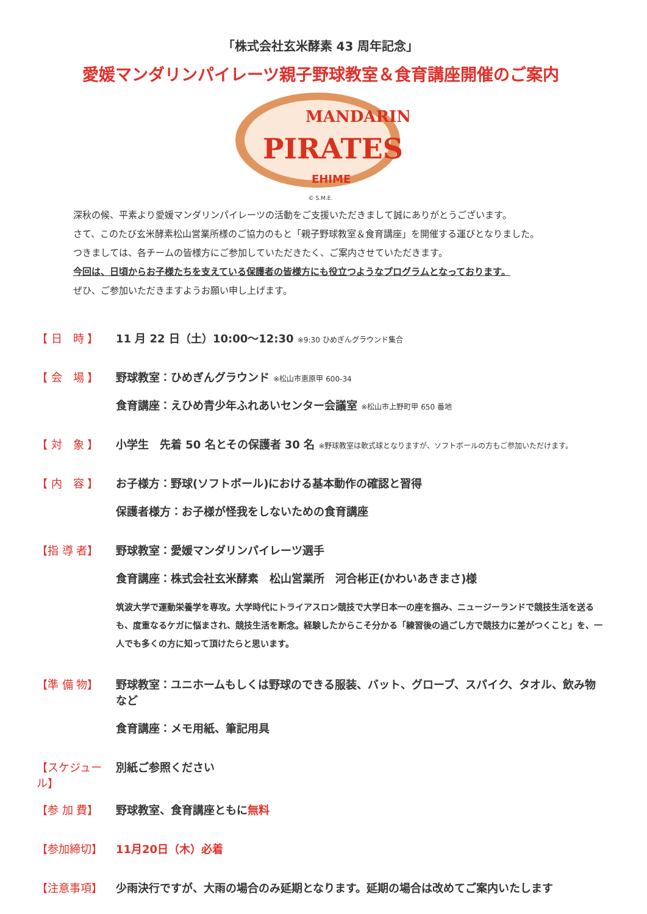「株式会社玄米酵素 43 周年記念」
愛媛マンダリンパイレーツ親子野球教室＆食育講座開催のご案内
MANDARIN
PIRATES
EHIME
© S.M.E.
深秋の候、平素より愛媛マンダリンパイレーツの活動をご支援いただきまして誠にありがとうございます。
さて、このたび玄米酵素松山営業所様のご協力のもと「親子野球教室＆食育講座」を開催する運びとなりました。
つきましては、各チームの皆様方にご参加していただきたく、ご案内させていただきます。
今回は、日頃からお子様たちを支えている保護者の皆様方にも役立つようなプログラムとなっております。
ぜひ、ご参加いただきますようお願い申し上げます。
【 日　時 】 11 月 22 日（土）10:00～12:30 ※9:30 ひめぎんグラウンド集合
【 会　場 】 野球教室：ひめぎんグラウンド ※松山市恵原甲 600-34
食育講座：えひめ青少年ふれあいセンター会議室 ※松山市上野町甲 650 番地
【 対　象 】 小学生　先着 50 名とその保護者 30 名 ※野球教室は軟式球となりますが、ソフトボールの方もご参加いただけます。
【 内　容 】 お子様方：野球(ソフトボール)における基本動作の確認と習得
保護者様方：お子様が怪我をしないための食育講座
【指 導 者】 野球教室：愛媛マンダリンパイレーツ選手
食育講座：株式会社玄米酵素　松山営業所　河合彬正(かわいあきまさ)様
筑波大学で運動栄養学を専攻。大学時代にトライアスロン競技で大学日本一の座を掴み、ニュージーランドで競技生活を送るも、度重なるケガに悩まされ、競技生活を断念。経験したからこそ分かる「練習後の過ごし方で競技力に差がつくこと」を、一人でも多くの方に知って頂けたらと思います。
【準 備 物】 野球教室：ユニホームもしくは野球のできる服装、バット、グローブ、スパイク、タオル、飲み物など
食育講座：メモ用紙、筆記用具
【スケジュール】
別紙ご参照ください
【参 加 費】 野球教室、食育講座ともに無料
【参加締切】 11月20日（木）必着
【注意事項】 少雨決行ですが、大雨の場合のみ延期となります。延期の場合は改めてご案内いたします